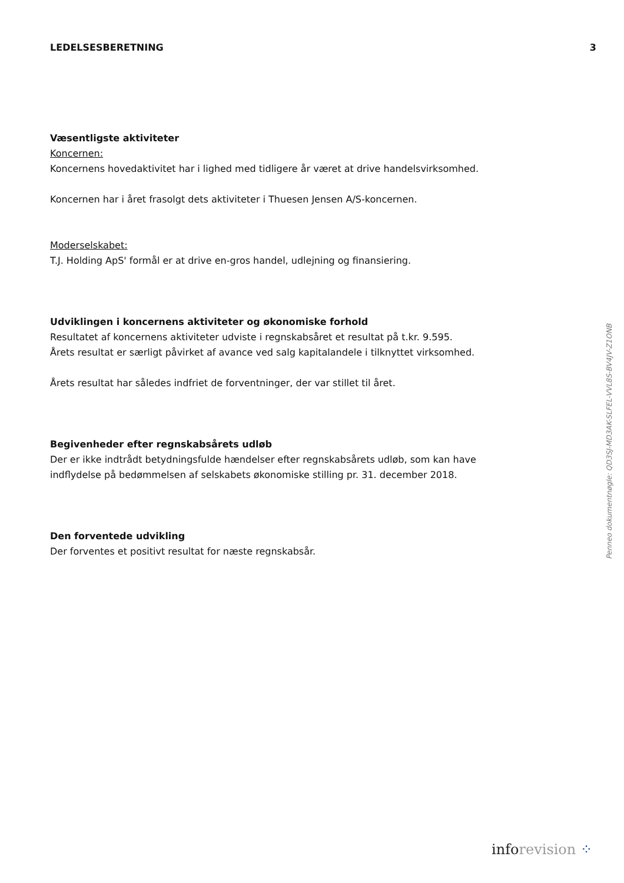LEDELSESBERETNING 3
Væsentligste aktiviteter
Koncernen:
Koncernens hovedaktivitet har i lighed med tidligere år været at drive handelsvirksomhed.
Koncernen har i året frasolgt dets aktiviteter i Thuesen Jensen A/S-koncernen.
Moderselskabet:
T.J. Holding ApS' formål er at drive en-gros handel, udlejning og finansiering.
Udviklingen i koncernens aktiviteter og økonomiske forhold
Resultatet af koncernens aktiviteter udviste i regnskabsåret et resultat på t.kr. 9.595.
Årets resultat er særligt påvirket af avance ved salg kapitalandele i tilknyttet virksomhed.
Årets resultat har således indfriet de forventninger, der var stillet til året.
Begivenheder efter regnskabsårets udløb
Der er ikke indtrådt betydningsfulde hændelser efter regnskabsårets udløb, som kan have indflydelse på bedømmelsen af selskabets økonomiske stilling pr. 31. december 2018.
Den forventede udvikling
Der forventes et positivt resultat for næste regnskabsår.
Penneo dokumentnøgle: QD3SJ-MD3AK-SLFEL-VVL8S-BV4JV-Z1ONB
info revision ⁘